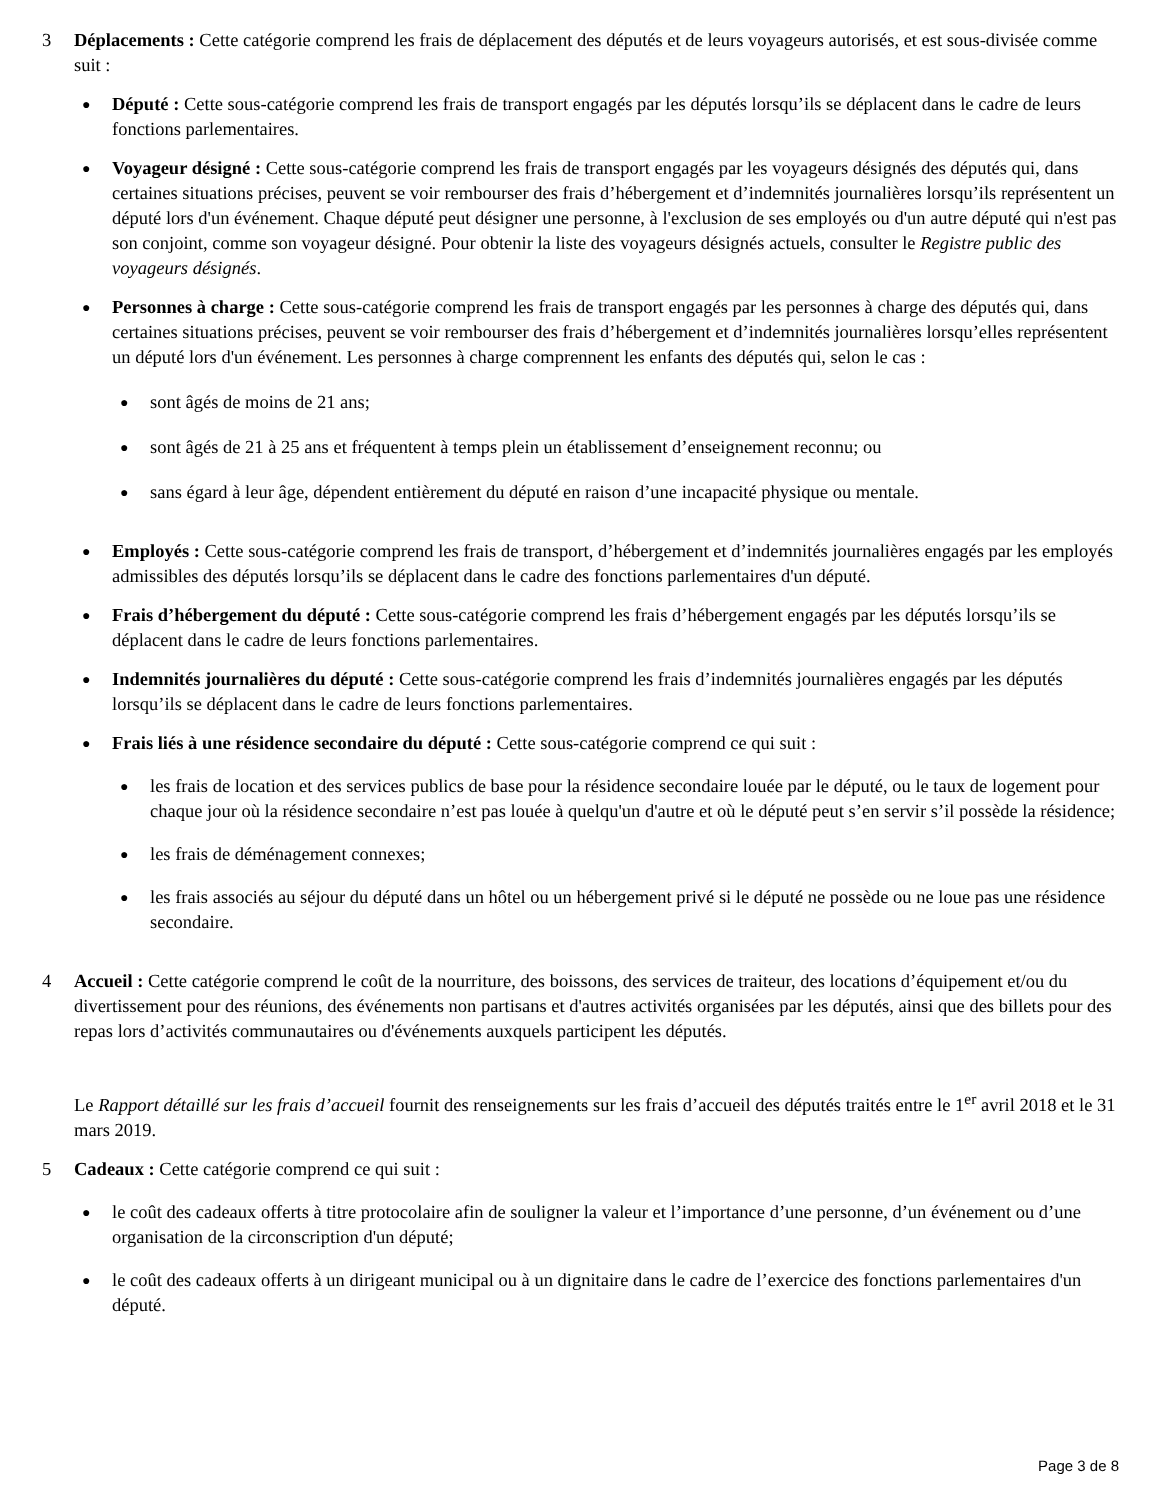3 Déplacements : Cette catégorie comprend les frais de déplacement des députés et de leurs voyageurs autorisés, et est sous-divisée comme suit :
● Député : Cette sous-catégorie comprend les frais de transport engagés par les députés lorsqu’ils se déplacent dans le cadre de leurs fonctions parlementaires.
● Voyageur désigné : Cette sous-catégorie comprend les frais de transport engagés par les voyageurs désignés des députés qui, dans certaines situations précises, peuvent se voir rembourser des frais d’hébergement et d’indemnités journalières lorsqu’ils représentent un député lors d'un événement. Chaque député peut désigner une personne, à l'exclusion de ses employés ou d'un autre député qui n'est pas son conjoint, comme son voyageur désigné. Pour obtenir la liste des voyageurs désignés actuels, consulter le Registre public des voyageurs désignés.
● Personnes à charge : Cette sous-catégorie comprend les frais de transport engagés par les personnes à charge des députés qui, dans certaines situations précises, peuvent se voir rembourser des frais d’hébergement et d’indemnités journalières lorsqu’elles représentent un député lors d'un événement. Les personnes à charge comprennent les enfants des députés qui, selon le cas :
● sont âgés de moins de 21 ans;
● sont âgés de 21 à 25 ans et fréquentent à temps plein un établissement d’enseignement reconnu; ou
● sans égard à leur âge, dépendent entièrement du député en raison d’une incapacité physique ou mentale.
● Employés : Cette sous-catégorie comprend les frais de transport, d’hébergement et d’indemnités journalières engagés par les employés admissibles des députés lorsqu’ils se déplacent dans le cadre des fonctions parlementaires d'un député.
● Frais d’hébergement du député : Cette sous-catégorie comprend les frais d’hébergement engagés par les députés lorsqu’ils se déplacent dans le cadre de leurs fonctions parlementaires.
● Indemnités journalières du député : Cette sous-catégorie comprend les frais d’indemnités journalières engagés par les députés lorsqu’ils se déplacent dans le cadre de leurs fonctions parlementaires.
● Frais liés à une résidence secondaire du député : Cette sous-catégorie comprend ce qui suit :
● les frais de location et des services publics de base pour la résidence secondaire louée par le député, ou le taux de logement pour chaque jour où la résidence secondaire n’est pas louée à quelqu'un d'autre et où le député peut s’en servir s’il possède la résidence;
● les frais de déménagement connexes;
● les frais associés au séjour du député dans un hôtel ou un hébergement privé si le député ne possède ou ne loue pas une résidence secondaire.
4 Accueil : Cette catégorie comprend le coût de la nourriture, des boissons, des services de traiteur, des locations d’équipement et/ou du divertissement pour des réunions, des événements non partisans et d'autres activités organisées par les députés, ainsi que des billets pour des repas lors d’activités communautaires ou d'événements auxquels participent les députés.
Le Rapport détaillé sur les frais d’accueil fournit des renseignements sur les frais d’accueil des députés traités entre le 1<sup>er</sup> avril 2018 et le 31 mars 2019.
5 Cadeaux : Cette catégorie comprend ce qui suit :
● le coût des cadeaux offerts à titre protocolaire afin de souligner la valeur et l’importance d’une personne, d’un événement ou d’une organisation de la circonscription d'un député;
● le coût des cadeaux offerts à un dirigeant municipal ou à un dignitaire dans le cadre de l’exercice des fonctions parlementaires d'un député.
Page 3 de 8